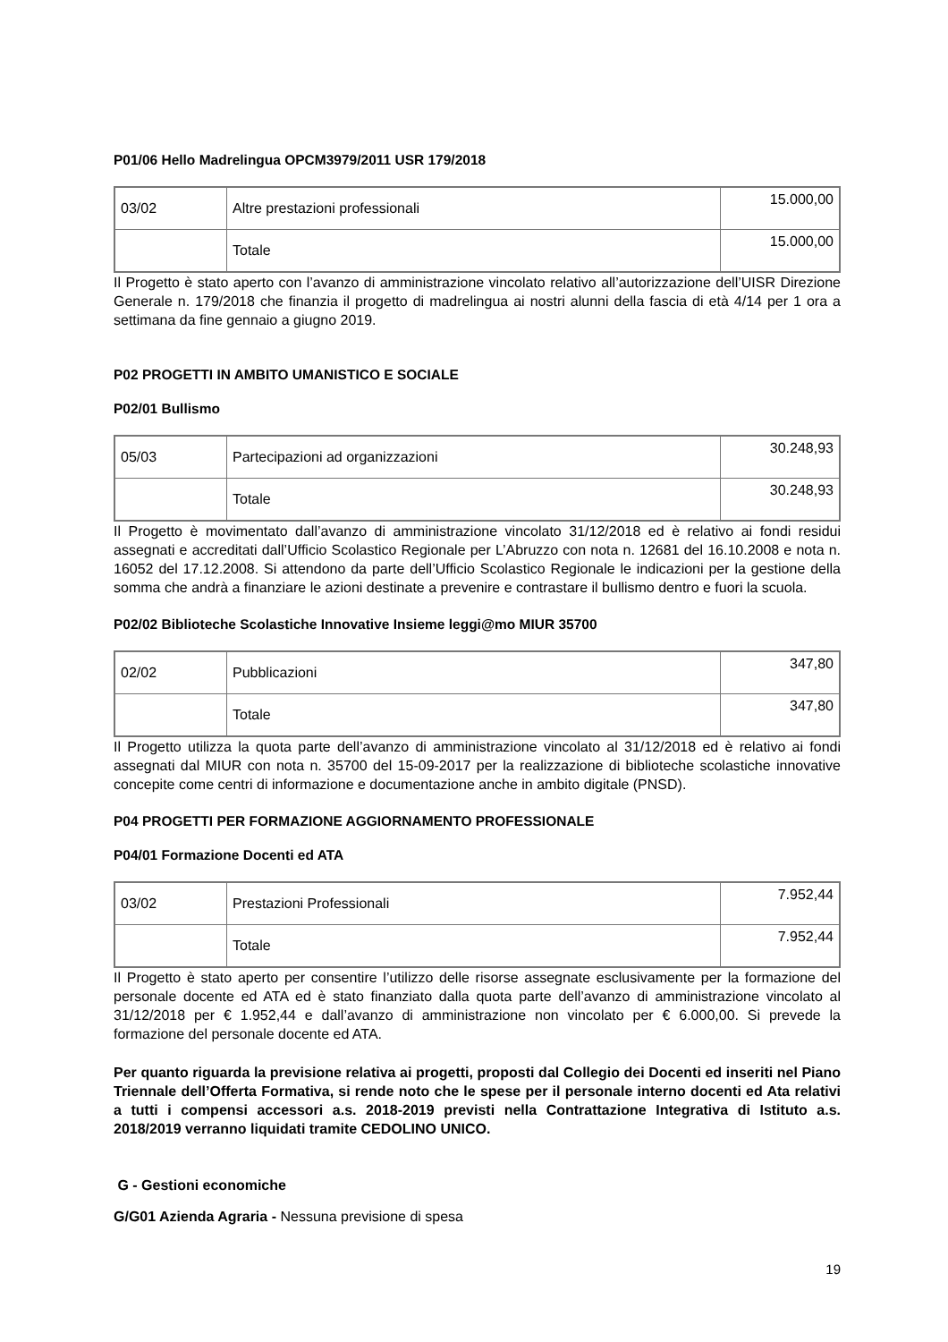P01/06 Hello Madrelingua OPCM3979/2011 USR 179/2018
| 03/02 | Altre prestazioni professionali | 15.000,00 |
| | Totale | 15.000,00 |
Il Progetto è stato aperto con l’avanzo di amministrazione vincolato relativo all’autorizzazione dell’UISR Direzione Generale n. 179/2018 che finanzia il progetto di madrelingua ai nostri alunni della fascia di età 4/14 per 1 ora a settimana da fine gennaio a giugno 2019.
P02 PROGETTI IN AMBITO UMANISTICO E SOCIALE
P02/01 Bullismo
| 05/03 | Partecipazioni ad organizzazioni | 30.248,93 |
| | Totale | 30.248,93 |
Il Progetto è movimentato dall’avanzo di amministrazione vincolato 31/12/2018 ed è relativo ai fondi residui assegnati e accreditati dall’Ufficio Scolastico Regionale per L’Abruzzo con nota n. 12681 del 16.10.2008 e nota n. 16052 del 17.12.2008. Si attendono da parte dell’Ufficio Scolastico Regionale le indicazioni per la gestione della somma che andrà a finanziare le azioni destinate a prevenire e contrastare il bullismo dentro e fuori la scuola.
P02/02 Biblioteche Scolastiche Innovative Insieme leggi@mo MIUR 35700
| 02/02 | Pubblicazioni | 347,80 |
| | Totale | 347,80 |
Il Progetto utilizza la quota parte dell’avanzo di amministrazione vincolato al 31/12/2018 ed è relativo ai fondi assegnati dal MIUR con nota n. 35700 del 15-09-2017 per la realizzazione di biblioteche scolastiche innovative concepite come centri di informazione e documentazione anche in ambito digitale (PNSD).
P04 PROGETTI PER FORMAZIONE AGGIORNAMENTO PROFESSIONALE
P04/01 Formazione Docenti ed ATA
| 03/02 | Prestazioni Professionali | 7.952,44 |
| | Totale | 7.952,44 |
Il Progetto è stato aperto per consentire l’utilizzo delle risorse assegnate esclusivamente per la formazione del personale docente ed ATA ed è stato finanziato dalla quota parte dell’avanzo di amministrazione vincolato al 31/12/2018 per € 1.952,44 e dall’avanzo di amministrazione non vincolato per € 6.000,00. Si prevede la formazione del personale docente ed ATA.
Per quanto riguarda la previsione relativa ai progetti, proposti dal Collegio dei Docenti ed inseriti nel Piano Triennale dell’Offerta Formativa, si rende noto che le spese per il personale interno docenti ed Ata relativi a tutti i compensi accessori a.s. 2018-2019 previsti nella Contrattazione Integrativa di Istituto a.s. 2018/2019 verranno liquidati tramite CEDOLINO UNICO.
G - Gestioni economiche
G/G01 Azienda Agraria - Nessuna previsione di spesa
19